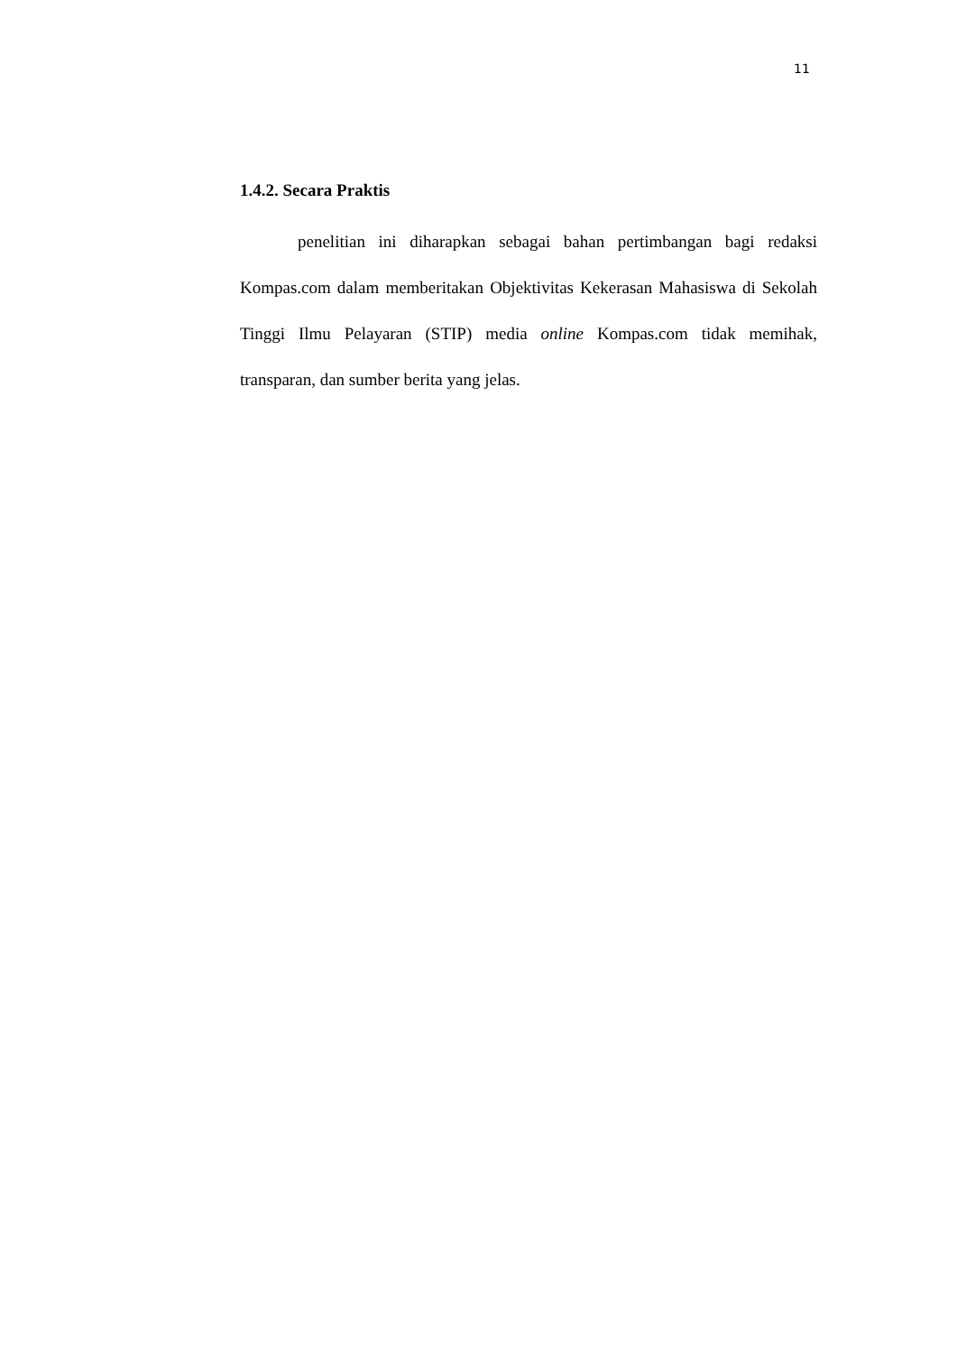11
1.4.2. Secara Praktis
penelitian ini diharapkan sebagai bahan pertimbangan bagi redaksi Kompas.com dalam memberitakan Objektivitas Kekerasan Mahasiswa di Sekolah Tinggi Ilmu Pelayaran (STIP) media online Kompas.com tidak memihak, transparan, dan sumber berita yang jelas.